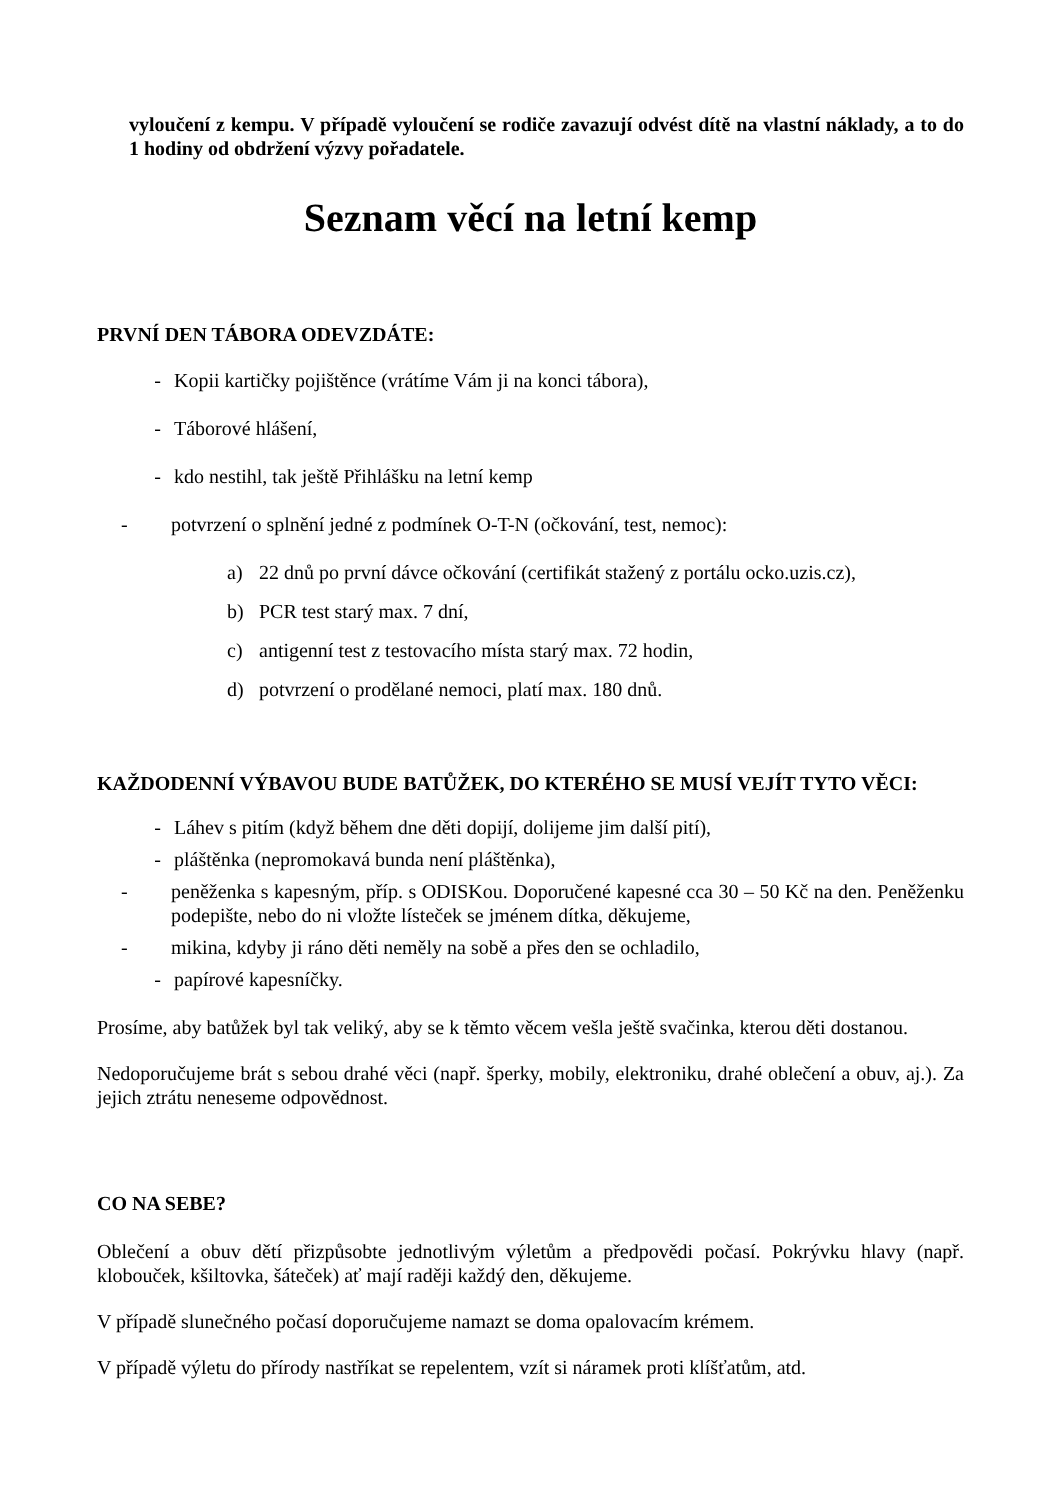vyloučení z kempu. V případě vyloučení se rodiče zavazují odvést dítě na vlastní náklady, a to do 1 hodiny od obdržení výzvy pořadatele.
Seznam věcí na letní kemp
PRVNÍ DEN TÁBORA ODEVZDÁTE:
- Kopii kartičky pojištěnce (vrátíme Vám ji na konci tábora),
- Táborové hlášení,
- kdo nestihl, tak ještě Přihlášku na letní kemp
- potvrzení o splnění jedné z podmínek O-T-N (očkování, test, nemoc):
a) 22 dnů po první dávce očkování (certifikát stažený z portálu ocko.uzis.cz),
b) PCR test starý max. 7 dní,
c) antigenní test z testovacího místa starý max. 72 hodin,
d) potvrzení o prodělané nemoci, platí max. 180 dnů.
KAŽDODENNÍ VÝBAVOU BUDE BATŮŽEK, DO KTERÉHO SE MUSÍ VEJÍT TYTO VĚCI:
- Láhev s pitím (když během dne děti dopijí, dolijeme jim další pití),
- pláštěnka (nepromokavá bunda není pláštěnka),
- peněženka s kapesným, příp. s ODISKou. Doporučené kapesné cca 30 – 50 Kč na den. Peněženku podepište, nebo do ni vložte lísteček se jménem dítka, děkujeme,
- mikina, kdyby ji ráno děti neměly na sobě a přes den se ochladilo,
- papírové kapesníčky.
Prosíme, aby batůžek byl tak veliký, aby se k těmto věcem vešla ještě svačinka, kterou děti dostanou.
Nedoporučujeme brát s sebou drahé věci (např. šperky, mobily, elektroniku, drahé oblečení a obuv, aj.). Za jejich ztrátu neneseme odpovědnost.
CO NA SEBE?
Oblečení a obuv dětí přizpůsobte jednotlivým výletům a předpovědi počasí. Pokrývku hlavy (např. klobouček, kšiltovka, šáteček) ať mají raději každý den, děkujeme.
V případě slunečného počasí doporučujeme namazt se doma opalovacím krémem.
V případě výletu do přírody nastříkat se repelentem, vzít si náramek proti klíšťatům, atd.